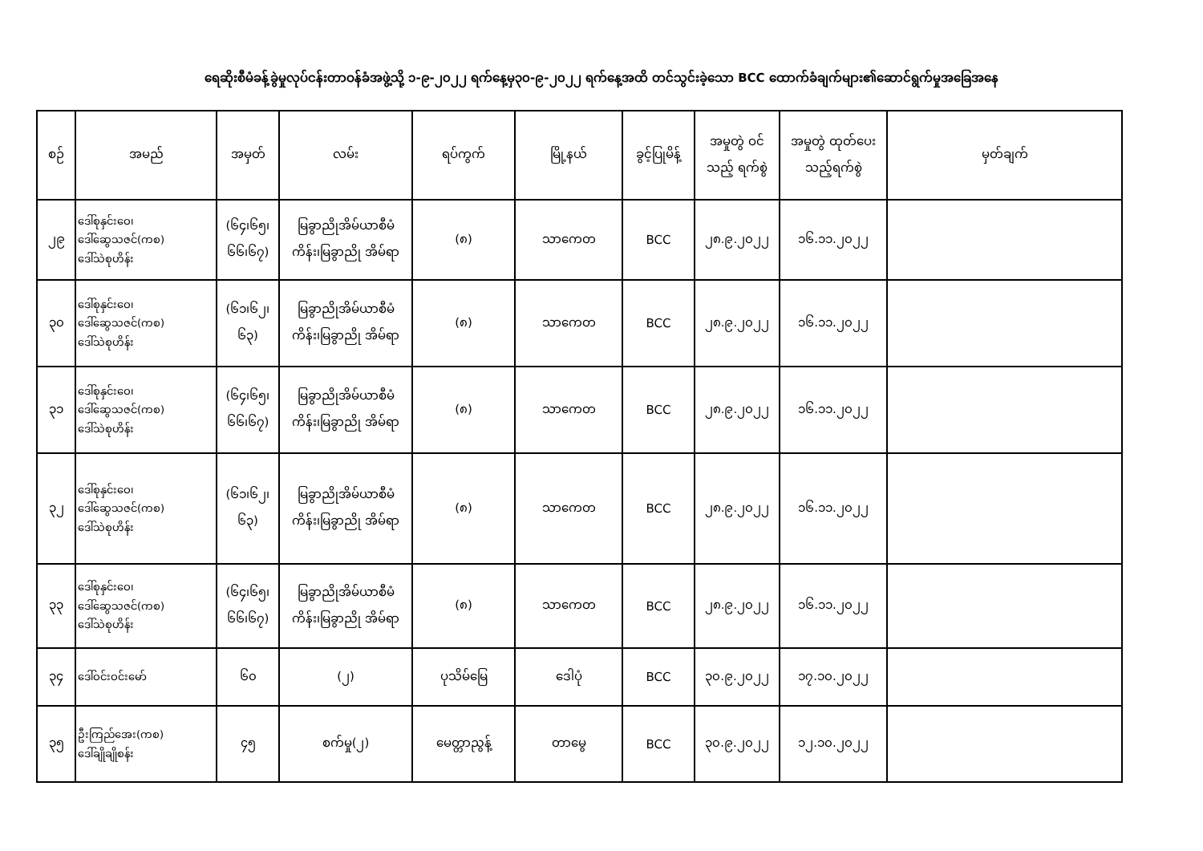ရေဆိုးစီမံခန့်ခွဲမှုလုပ်ငန်းတာဝန်ခံအဖွဲ့သို့ ၁-၉-၂၀၂၂ ရက်နေ့မှ၃၀-၉-၂၀၂၂ ရက်နေ့အထိ တင်သွင်းခဲ့သော BCC ထောက်ခံချက်များ၏ဆောင်ရွက်မှုအခြေအနေ
| စဉ် | အမည် | အမှတ် | လမ်း | ရပ်ကွက် | မြို့နယ် | ခွင့်ပြုမိန့် | အမှုတွဲ ဝင်သည့် ရက်စွဲ | အမှုတွဲ ထုတ်ပေး သည့်ရက်စွဲ | မှတ်ချက် |
| --- | --- | --- | --- | --- | --- | --- | --- | --- | --- |
| ၂၉ | ဒေါ်စုနှင်းဝေ၊ ဒေါ်ဆွေသဇင်(ကစ) ဒေါ်သဲစုဟိန်း | (၆၄၊၆၅၊ ၆၆၊၆၇) | မြခွာညိုအိမ်ယာစီမံ ကိန်း၊မြခွာညို အိမ်ရာ | (၈) | သာကေတ | BCC | ၂၈.၉.၂၀၂၂ | ၁၆.၁၁.၂၀၂၂ | |
| ၃၀ | ဒေါ်စုနှင်းဝေ၊ ဒေါ်ဆွေသဇင်(ကစ) ဒေါ်သဲစုဟိန်း | (၆၁၊၆၂၊ ၆၃) | မြခွာညိုအိမ်ယာစီမံ ကိန်း၊မြခွာညို အိမ်ရာ | (၈) | သာကေတ | BCC | ၂၈.၉.၂၀၂၂ | ၁၆.၁၁.၂၀၂၂ | |
| ၃၁ | ဒေါ်စုနှင်းဝေ၊ ဒေါ်ဆွေသဇင်(ကစ) ဒေါ်သဲစုဟိန်း | (၆၄၊၆၅၊ ၆၆၊၆၇) | မြခွာညိုအိမ်ယာစီမံ ကိန်း၊မြခွာညို အိမ်ရာ | (၈) | သာကေတ | BCC | ၂၈.၉.၂၀၂၂ | ၁၆.၁၁.၂၀၂၂ | |
| ၃၂ | ဒေါ်စုနှင်းဝေ၊ ဒေါ်ဆွေသဇင်(ကစ) ဒေါ်သဲစုဟိန်း | (၆၁၊၆၂၊ ၆၃) | မြခွာညိုအိမ်ယာစီမံ ကိန်း၊မြခွာညို အိမ်ရာ | (၈) | သာကေတ | BCC | ၂၈.၉.၂၀၂၂ | ၁၆.၁၁.၂၀၂၂ | |
| ၃၃ | ဒေါ်စုနှင်းဝေ၊ ဒေါ်ဆွေသဇင်(ကစ) ဒေါ်သဲစုဟိန်း | (၆၄၊၆၅၊ ၆၆၊၆၇) | မြခွာညိုအိမ်ယာစီမံ ကိန်း၊မြခွာညို အိမ်ရာ | (၈) | သာကေတ | BCC | ၂၈.၉.၂၀၂၂ | ၁၆.၁၁.၂၀၂၂ | |
| ၃၄ | ဒေါ်ဝင်းဝင်းမော် | ၆၀ | (၂) | ပုသိမ်မြေ | ဒေါပုံ | BCC | ၃၀.၉.၂၀၂၂ | ၁၇.၁၀.၂၀၂၂ | |
| ၃၅ | ဦးကြည်အေး(ကစ) ဒေါ်ချိုချိုစန်း | ၄၅ | စက်မှု(၂) | မေတ္တာညွန့် | တာမွေ | BCC | ၃၀.၉.၂၀၂၂ | ၁၂.၁၀.၂၀၂၂ | |